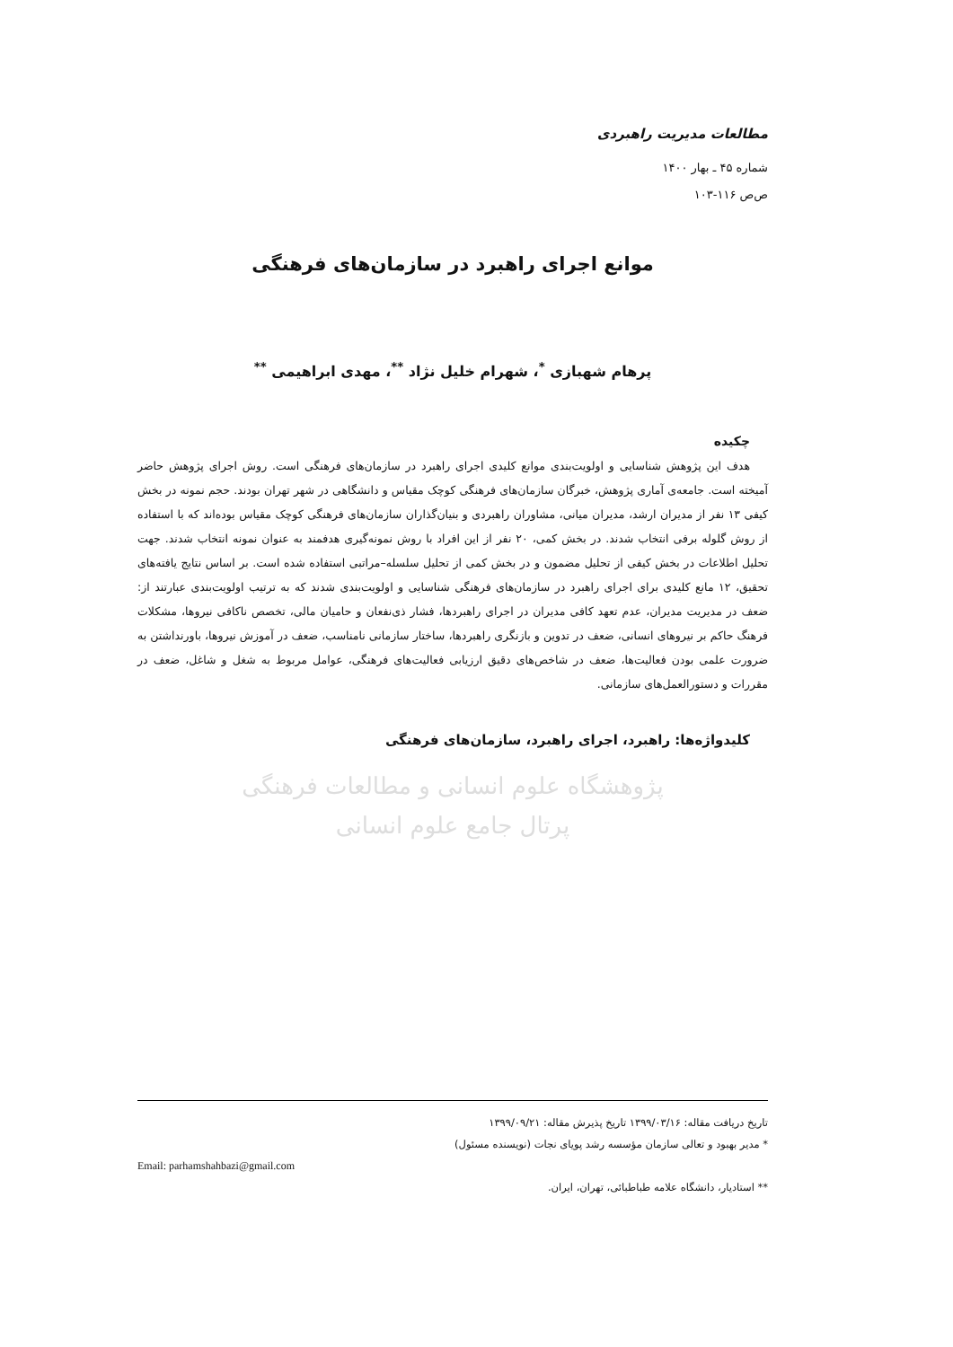مطالعات مدیریت راهبردی
شماره ۴۵ ـ بهار ۱۴۰۰
ص‌ص ۱۱۶-۱۰۳
موانع اجرای راهبرد در سازمان‌های فرهنگی
پرهام شهبازی <sup>*</sup>، شهرام خلیل نژاد <sup>**</sup>، مهدی ابراهیمی <sup>**</sup>
چکیده
هدف این پژوهش شناسایی و اولویت‌بندی موانع کلیدی اجرای راهبرد در سازمان‌های فرهنگی است. روش اجرای پژوهش حاضر آمیخته است. جامعه‌ی آماری پژوهش، خبرگان سازمان‌های فرهنگی کوچک مقیاس و دانشگاهی در شهر تهران بودند. حجم نمونه در بخش کیفی ۱۳ نفر از مدیران ارشد، مدیران میانی، مشاوران راهبردی و بنیان‌گذاران سازمان‌های فرهنگی کوچک مقیاس بوده‌اند که با استفاده از روش گلوله برفی انتخاب شدند. در بخش کمی، ۲۰ نفر از این افراد با روش نمونه‌گیری هدفمند به عنوان نمونه انتخاب شدند. جهت تحلیل اطلاعات در بخش کیفی از تحلیل مضمون و در بخش کمی از تحلیل سلسله–مراتبی استفاده شده است. بر اساس نتایج یافته‌های تحقیق، ۱۲ مانع کلیدی برای اجرای راهبرد در سازمان‌های فرهنگی شناسایی و اولویت‌بندی شدند که به ترتیب اولویت‌بندی عبارتند از: ضعف در مدیریت مدیران، عدم تعهد کافی مدیران در اجرای راهبردها، فشار ذی‌نفعان و حامیان مالی، تخصص ناکافی نیروها، مشکلات فرهنگ حاکم بر نیروهای انسانی، ضعف در تدوین و بازنگری راهبردها، ساختار سازمانی نامناسب، ضعف در آموزش نیروها، باورنداشتن به ضرورت علمی بودن فعالیت‌ها، ضعف در شاخص‌های دقیق ارزیابی فعالیت‌های فرهنگی، عوامل مربوط به شغل و شاغل، ضعف در مقررات و دستورالعمل‌های سازمانی.
کلیدواژه‌ها: راهبرد، اجرای راهبرد، سازمان‌های فرهنگی
پژوهشگاه علوم انسانی و مطالعات فرهنگی
پرتال جامع علوم انسانی
تاریخ دریافت مقاله: ۱۳۹۹/۰۳/۱۶ تاریخ پذیرش مقاله: ۱۳۹۹/۰۹/۲۱
* مدیر بهبود و تعالی سازمان مؤسسه رشد پویای نجات (نویسنده مسئول)
Email: parhamshahbazi@gmail.com
** استادیار، دانشگاه علامه طباطبائی، تهران، ایران.